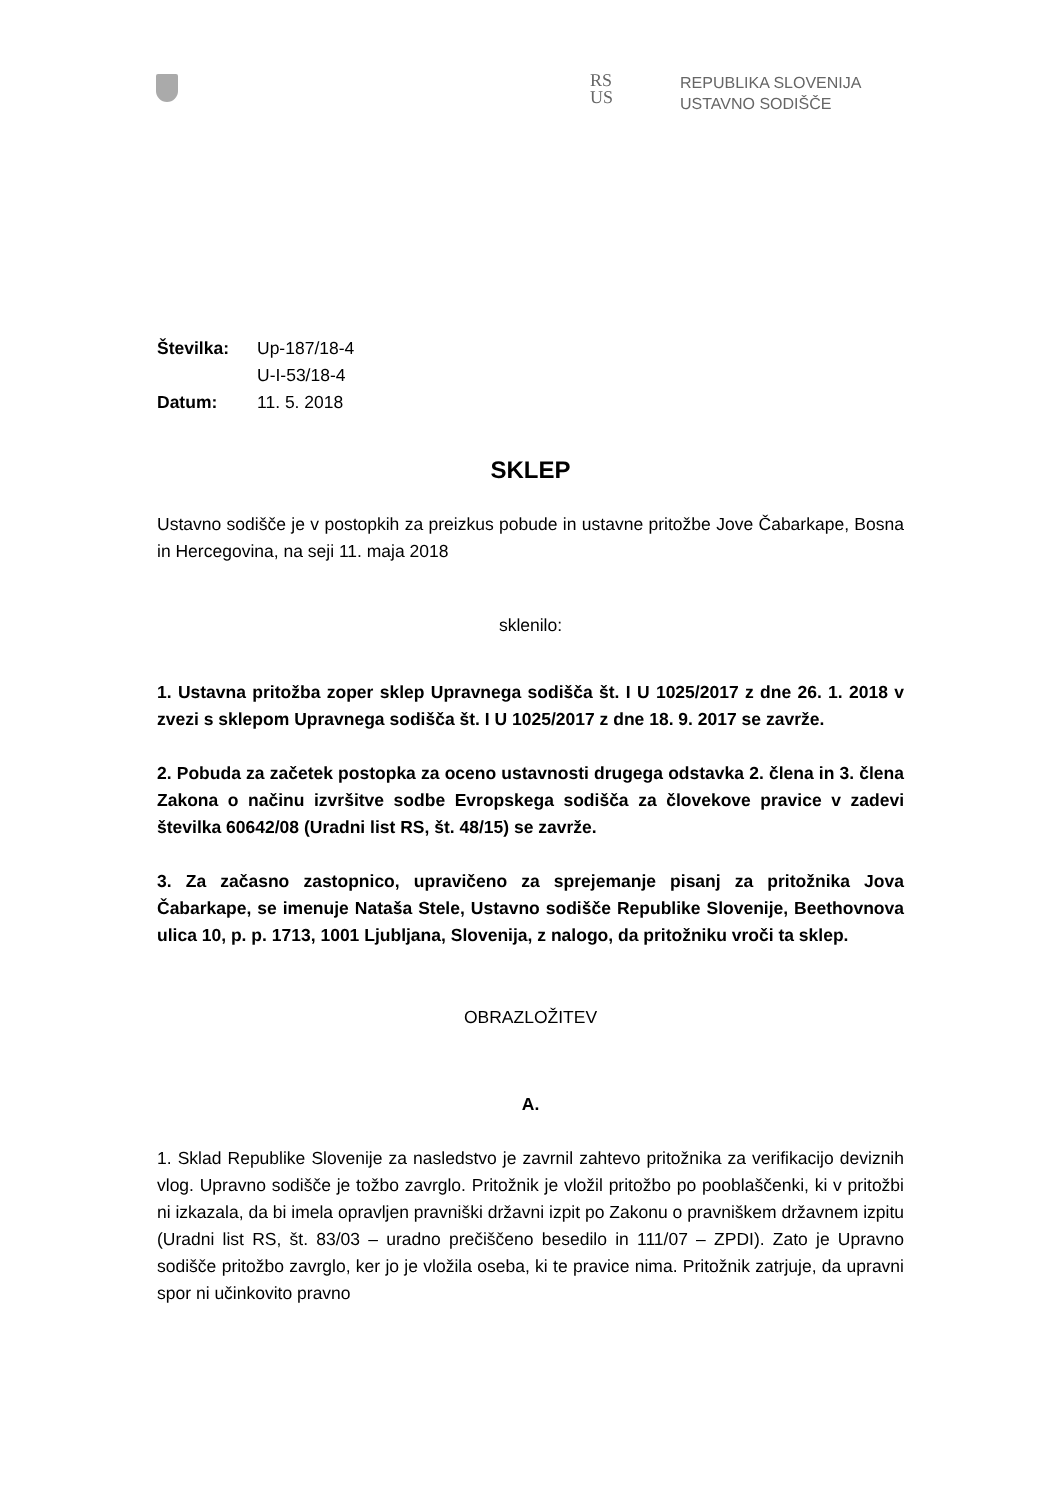RS
US
REPUBLIKA SLOVENIJA
USTAVNO SODIŠČE
| Številka: | Up-187/18-4 |
| | U-I-53/18-4 |
| Datum: | 11. 5. 2018 |
SKLEP
Ustavno sodišče je v postopkih za preizkus pobude in ustavne pritožbe Jove Čabarkape, Bosna in Hercegovina, na seji 11. maja 2018
sklenilo:
1. Ustavna pritožba zoper sklep Upravnega sodišča št. I U 1025/2017 z dne 26. 1. 2018 v zvezi s sklepom Upravnega sodišča št. I U 1025/2017 z dne 18. 9. 2017 se zavrže.
2. Pobuda za začetek postopka za oceno ustavnosti drugega odstavka 2. člena in 3. člena Zakona o načinu izvršitve sodbe Evropskega sodišča za človekove pravice v zadevi številka 60642/08 (Uradni list RS, št. 48/15) se zavrže.
3. Za začasno zastopnico, upravičeno za sprejemanje pisanj za pritožnika Jova Čabarkape, se imenuje Nataša Stele, Ustavno sodišče Republike Slovenije, Beethovnova ulica 10, p. p. 1713, 1001 Ljubljana, Slovenija, z nalogo, da pritožniku vroči ta sklep.
OBRAZLOŽITEV
A.
1. Sklad Republike Slovenije za nasledstvo je zavrnil zahtevo pritožnika za verifikacijo deviznih vlog. Upravno sodišče je tožbo zavrglo. Pritožnik je vložil pritožbo po pooblaščenki, ki v pritožbi ni izkazala, da bi imela opravljen pravniški državni izpit po Zakonu o pravniškem državnem izpitu (Uradni list RS, št. 83/03 – uradno prečiščeno besedilo in 111/07 – ZPDI). Zato je Upravno sodišče pritožbo zavrglo, ker jo je vložila oseba, ki te pravice nima. Pritožnik zatrjuje, da upravni spor ni učinkovito pravno